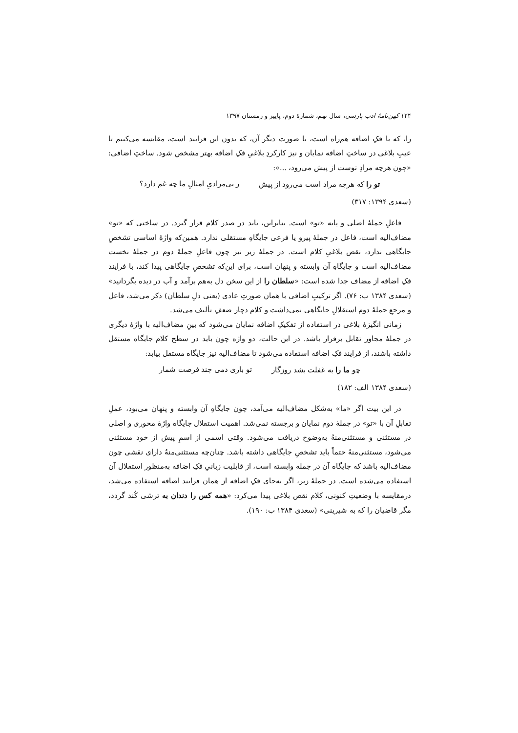۱۲۴ کهن‌نامهٔ ادب پارسی، سال نهم، شمارهٔ دوم، پاییز و زمستان ۱۳۹۷
را، که با فکِ اضافه هم‌راه است، با صورت دیگر آن، که بدون این فرایند است، مقایسه می‌کنیم تا عیبِ بلاغی در ساختِ اضافه نمایان و نیز کارکردِ بلاغیِ فکِ اضافه بهتر مشخص شود. ساختِ اضافی: «چون هرچه مرادِ توست از پیش می‌رود، ...»:
تو را که هرچه مراد است می‌رود از پیش ز بی‌مرادیِ امثالِ ما چه غم دارد؟
(سعدی ۱۳۹۴: ۳۱۷)
فاعلِ جملهٔ اصلی و پایه «تو» است. بنابراین، باید در صدر کلام قرار گیرد. در ساختی که «تو» مضاف‌الیه است، فاعل در جملهٔ پیرو یا فرعی جایگاهِ مستقلی ندارد. همین‌که واژهٔ اساسی تشخصِ جایگاهی ندارد، نقص بلاغیِ کلام است. در جملهٔ زیر نیز چون فاعلِ جملهٔ دوم در جملهٔ نخست مضاف‌الیه است و جایگاهِ آن وابسته و پنهان است، برای این‌که تشخصِ جایگاهی پیدا کند، با فرایند فکِ اضافه از مضاف جدا شده است: «سلطان را از این سخن دل به‌هم برآمد و آب در دیده بگردانید» (سعدی ۱۳۸۴ ب: ۷۶). اگر ترکیبِ اضافی با همان صورتِ عادی (یعنی دلِ سلطان) ذکر می‌شد، فاعل و مرجعِ جملهٔ دوم استقلالِ جایگاهی نمی‌داشت و کلام دچار ضعفِ تألیف می‌شد.
زمانی انگیزهٔ بلاغی در استفاده از تفکیکِ اضافه نمایان می‌شود که بینِ مضاف‌الیه با واژهٔ دیگری در جملهٔ مجاور تقابل برقرار باشد. در این حالت، دو واژه چون باید در سطح کلام جایگاه مستقل داشته باشند، از فرایند فکِ اضافه استفاده می‌شود تا مضاف‌الیه نیز جایگاه مستقل بیابد:
چو ما را به غفلت بشد روزگار تو باری دمی چند فرصت شمار
(سعدی ۱۳۸۴ الف: ۱۸۲)
در این بیت اگر «ما» به‌شکل مضاف‌الیه می‌آمد، چون جایگاهِ آن وابسته و پنهان می‌بود، عملِ تقابلِ آن با «تو» در جملهٔ دوم نمایان و برجسته نمی‌شد. اهمیت استقلال جایگاه واژهٔ محوری و اصلی در مستثنی و مستثنی‌منهُ به‌وضوح دریافت می‌شود. وقتی اسمی از اسمِ پیش از خود مستثنی می‌شود، مستثنی‌منهُ حتماً باید تشخصِ جایگاهی داشته باشد. چنان‌چه مستثنی‌منهُ دارای نقشی چون مضاف‌الیه باشد که جایگاه آن در جمله وابسته است، از قابلیت زبانیِ فکِ اضافه به‌منظور استقلال آن استفاده می‌شده است. در جملهٔ زیر، اگر به‌جای فکِ اضافه از همان فرایند اضافه استفاده می‌شد، درمقایسه با وضعیتِ کنونی، کلام نقص بلاغی پیدا می‌کرد: «همه کس را دندان به ترشی کُند گردد، مگر قاضیان را که به شیرینی» (سعدی ۱۳۸۴ ب: ۱۹۰).